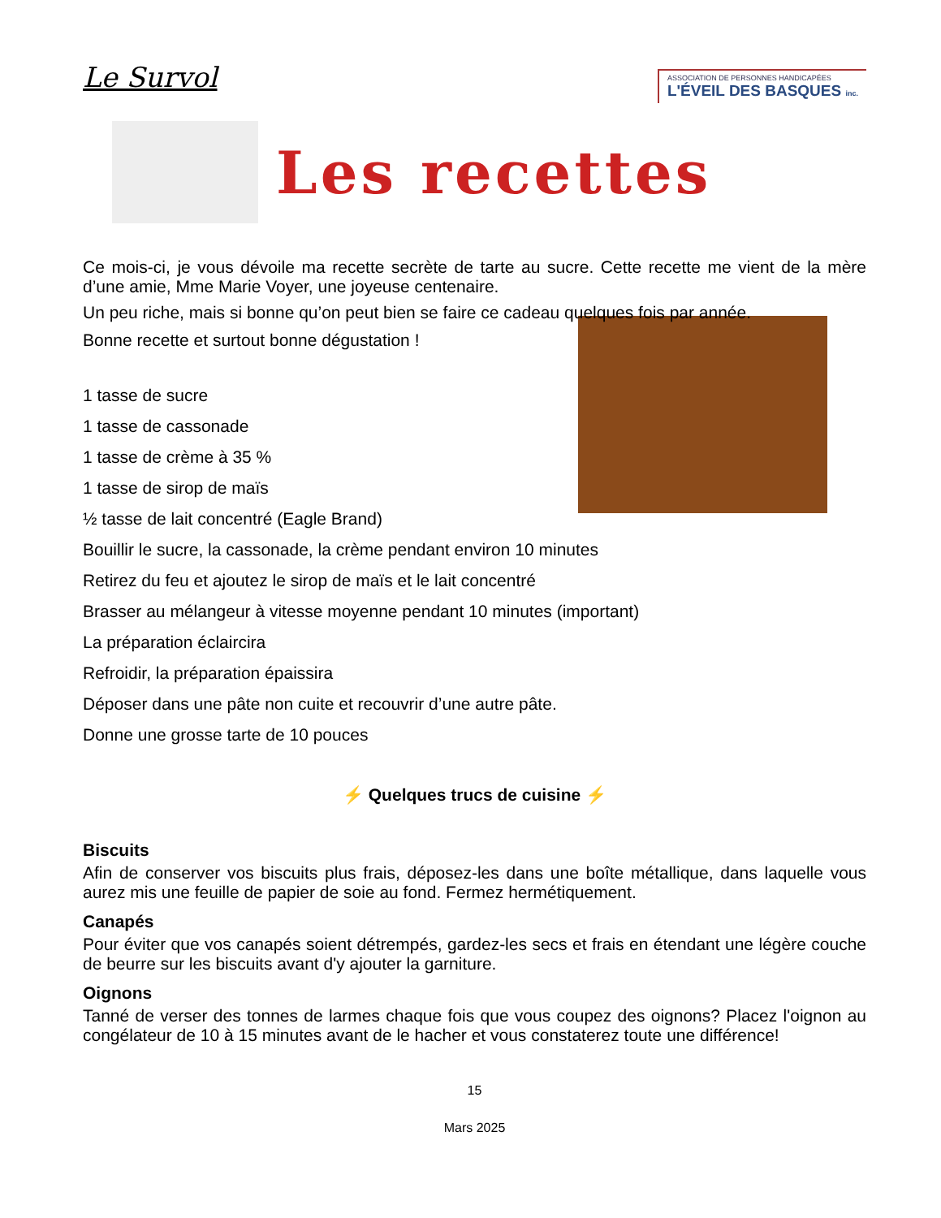Le Survol
ASSOCIATION DE PERSONNES HANDICAPÉES
L'ÉVEIL DES BASQUES inc.
Les recettes
Ce mois-ci, je vous dévoile ma recette secrète de tarte au sucre. Cette recette me vient de la mère d’une amie, Mme Marie Voyer, une joyeuse centenaire.
Un peu riche, mais si bonne qu’on peut bien se faire ce cadeau quelques fois par année.
Bonne recette et surtout bonne dégustation !
1 tasse de sucre
1 tasse de cassonade
1 tasse de crème à 35 %
1 tasse de sirop de maïs
½ tasse de lait concentré (Eagle Brand)
Bouillir le sucre, la cassonade, la crème pendant environ 10 minutes
Retirez du feu et ajoutez le sirop de maïs et le lait concentré
Brasser au mélangeur à vitesse moyenne pendant 10 minutes (important)
La préparation éclaircira
Refroidir, la préparation épaissira
Déposer dans une pâte non cuite et recouvrir d’une autre pâte.
Donne une grosse tarte de 10 pouces
⚡ Quelques trucs de cuisine ⚡
Biscuits
Afin de conserver vos biscuits plus frais, déposez-les dans une boîte métallique, dans laquelle vous aurez mis une feuille de papier de soie au fond. Fermez hermétiquement.
Canapés
Pour éviter que vos canapés soient détrempés, gardez-les secs et frais en étendant une légère couche de beurre sur les biscuits avant d'y ajouter la garniture.
Oignons
Tanné de verser des tonnes de larmes chaque fois que vous coupez des oignons? Placez l'oignon au congélateur de 10 à 15 minutes avant de le hacher et vous constaterez toute une différence!
15
Mars 2025